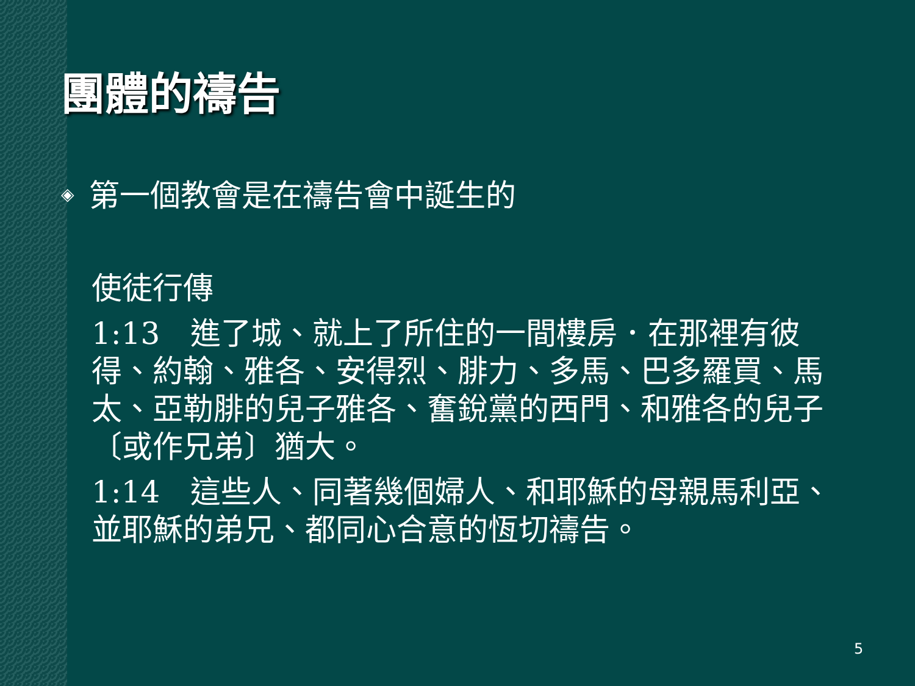團體的禱告
◈ 第一個教會是在禱告會中誕生的
使徒行傳
1:13　進了城、就上了所住的一間樓房．在那裡有彼得、約翰、雅各、安得烈、腓力、多馬、巴多羅買、馬太、亞勒腓的兒子雅各、奮銳黨的西門、和雅各的兒子〔或作兄弟〕猶大。
1:14　這些人、同著幾個婦人、和耶穌的母親馬利亞、並耶穌的弟兄、都同心合意的恆切禱告。
5